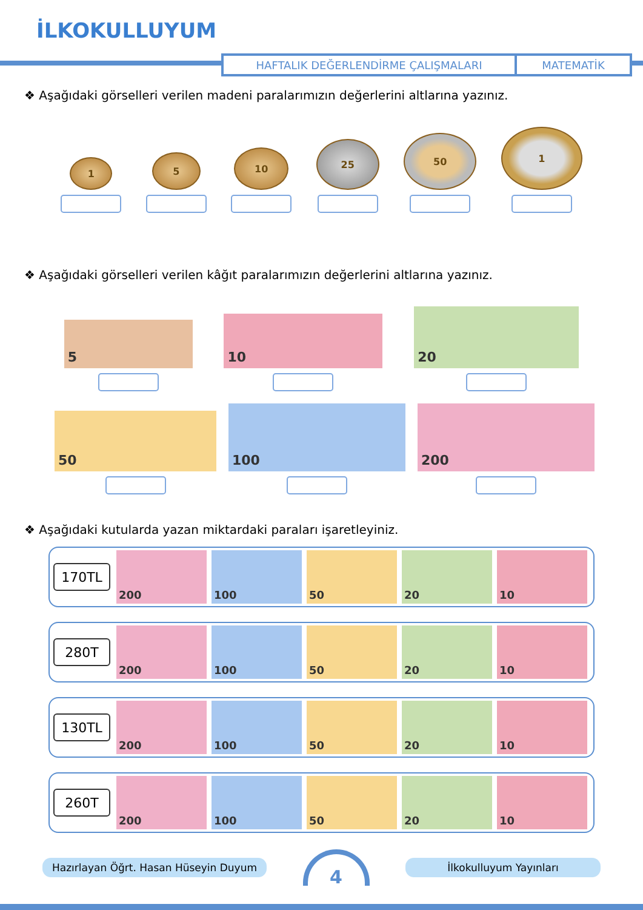İLKOKULLUYUM
HAFTALIK DEĞERLENDİRME ÇALIŞMALARI MATEMATİK
❖ Aşağıdaki görselleri verilen madeni paralarımızın değerlerini altlarına yazınız.
1
5
10
25
50
1
❖ Aşağıdaki görselleri verilen kâğıt paralarımızın değerlerini altlarına yazınız.
5
10
20
50
100
200
❖ Aşağıdaki kutularda yazan miktardaki paraları işaretleyiniz.
170TL
200 100 50 20 10
280T
200 100 50 20 10
130TL
200 100 50 20 10
260T
200 100 50 20 10
Hazırlayan Öğrt. Hasan Hüseyin Duyum
4
İlkokulluyum Yayınları